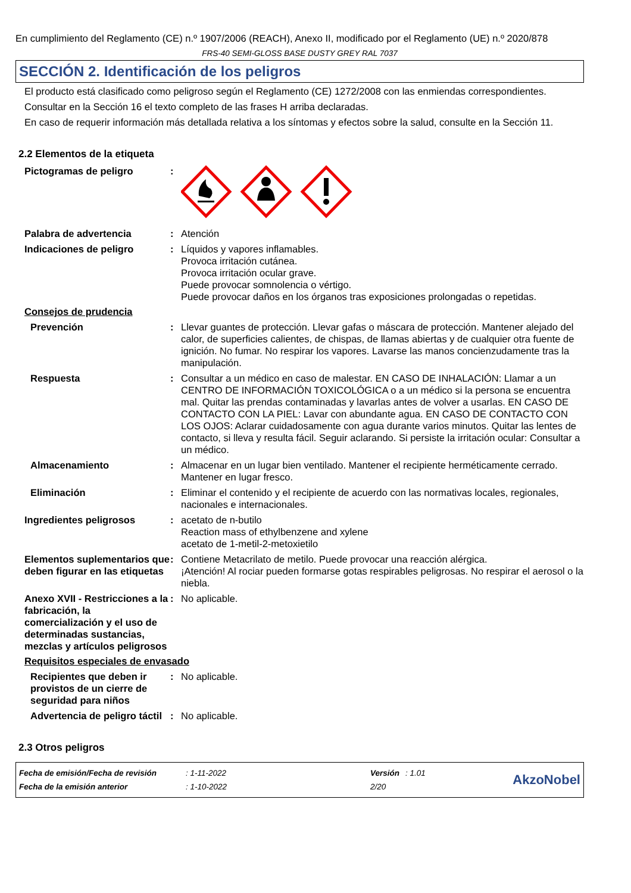En cumplimiento del Reglamento (CE) n.º 1907/2006 (REACH), Anexo II, modificado por el Reglamento (UE) n.º 2020/878
FRS-40 SEMI-GLOSS BASE DUSTY GREY RAL 7037
SECCIÓN 2. Identificación de los peligros
El producto está clasificado como peligroso según el Reglamento (CE) 1272/2008 con las enmiendas correspondientes.
Consultar en la Sección 16 el texto completo de las frases H arriba declaradas.
En caso de requerir información más detallada relativa a los síntomas y efectos sobre la salud, consulte en la Sección 11.
2.2 Elementos de la etiqueta
Pictogramas de peligro :
Palabra de advertencia : Atención
Indicaciones de peligro : Líquidos y vapores inflamables.
Provoca irritación cutánea.
Provoca irritación ocular grave.
Puede provocar somnolencia o vértigo.
Puede provocar daños en los órganos tras exposiciones prolongadas o repetidas.
Consejos de prudencia
Prevención : Llevar guantes de protección. Llevar gafas o máscara de protección. Mantener alejado del calor, de superficies calientes, de chispas, de llamas abiertas y de cualquier otra fuente de ignición. No fumar. No respirar los vapores. Lavarse las manos concienzudamente tras la manipulación.
Respuesta : Consultar a un médico en caso de malestar. EN CASO DE INHALACIÓN: Llamar a un CENTRO DE INFORMACIÓN TOXICOLÓGICA o a un médico si la persona se encuentra mal. Quitar las prendas contaminadas y lavarlas antes de volver a usarlas. EN CASO DE CONTACTO CON LA PIEL: Lavar con abundante agua. EN CASO DE CONTACTO CON LOS OJOS: Aclarar cuidadosamente con agua durante varios minutos. Quitar las lentes de contacto, si lleva y resulta fácil. Seguir aclarando. Si persiste la irritación ocular: Consultar a un médico.
Almacenamiento : Almacenar en un lugar bien ventilado. Mantener el recipiente herméticamente cerrado. Mantener en lugar fresco.
Eliminación : Eliminar el contenido y el recipiente de acuerdo con las normativas locales, regionales, nacionales e internacionales.
Ingredientes peligrosos : acetato de n-butilo
Reaction mass of ethylbenzene and xylene
acetato de 1-metil-2-metoxietilo
Elementos suplementarios que deben figurar en las etiquetas
: Contiene Metacrilato de metilo. Puede provocar una reacción alérgica.
¡Atención! Al rociar pueden formarse gotas respirables peligrosas. No respirar el aerosol o la niebla.
Anexo XVII - Restricciones a la fabricación, la comercialización y el uso de determinadas sustancias, mezclas y artículos peligrosos
: No aplicable.
Requisitos especiales de envasado
Recipientes que deben ir provistos de un cierre de seguridad para niños
: No aplicable.
Advertencia de peligro táctil
: No aplicable.
2.3 Otros peligros
| Fecha de emisión/Fecha de revisión | : 1-11-2022 | Versión | : 1.01 |
| Fecha de la emisión anterior | : 1-10-2022 | 2/20 | |
AkzoNobel